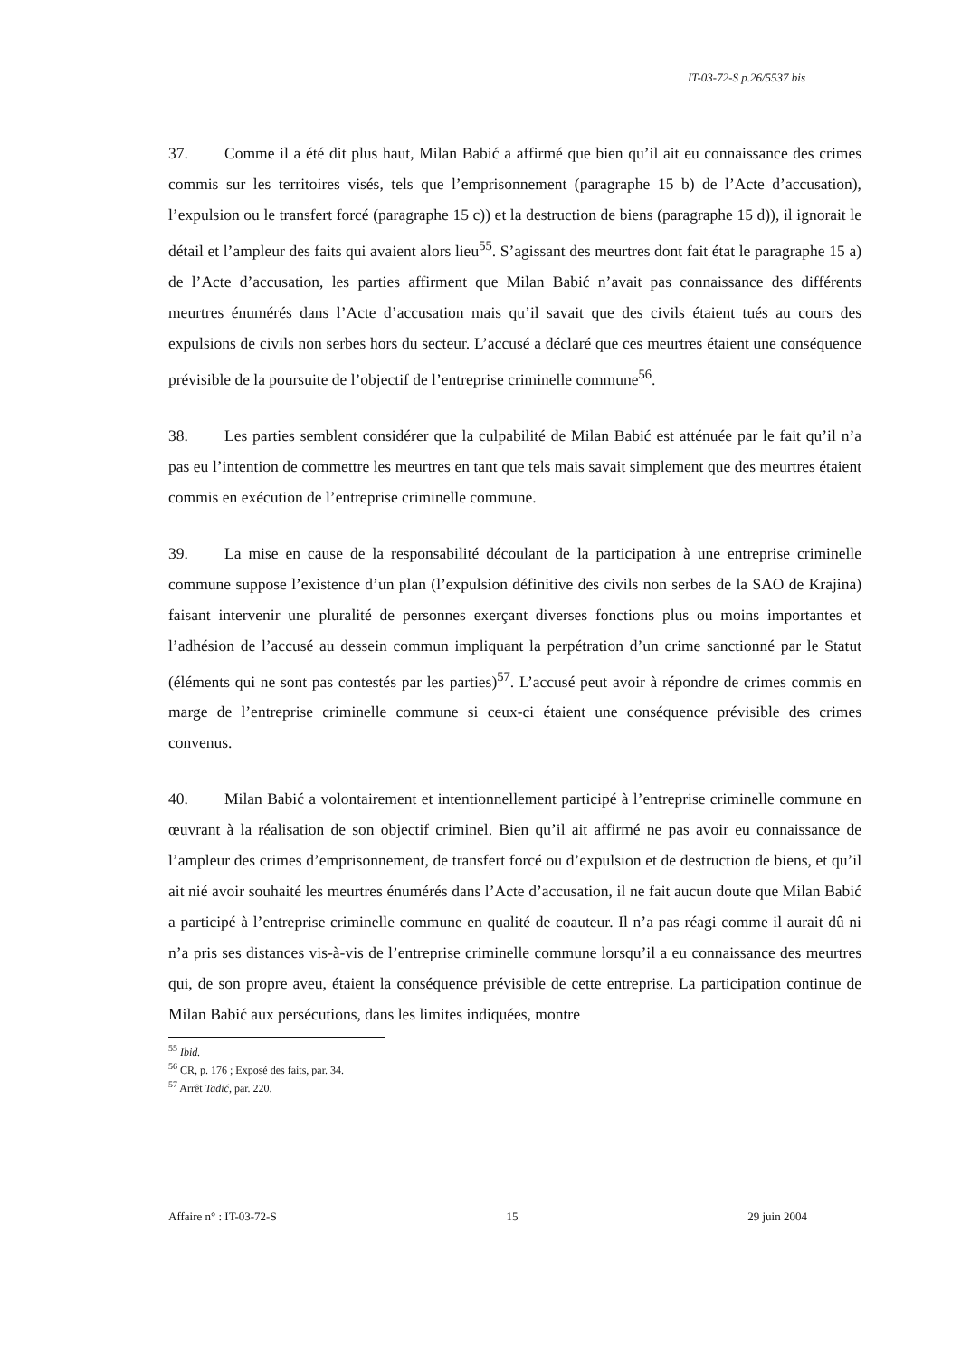IT-03-72-S p.26/5537 bis
37. Comme il a été dit plus haut, Milan Babić a affirmé que bien qu’il ait eu connaissance des crimes commis sur les territoires visés, tels que l’emprisonnement (paragraphe 15 b) de l’Acte d’accusation), l’expulsion ou le transfert forcé (paragraphe 15 c)) et la destruction de biens (paragraphe 15 d)), il ignorait le détail et l’ampleur des faits qui avaient alors lieu<sup>55</sup>. S’agissant des meurtres dont fait état le paragraphe 15 a) de l’Acte d’accusation, les parties affirment que Milan Babić n’avait pas connaissance des différents meurtres énumérés dans l’Acte d’accusation mais qu’il savait que des civils étaient tués au cours des expulsions de civils non serbes hors du secteur. L’accusé a déclaré que ces meurtres étaient une conséquence prévisible de la poursuite de l’objectif de l’entreprise criminelle commune<sup>56</sup>.
38. Les parties semblent considérer que la culpabilité de Milan Babić est atténuée par le fait qu’il n’a pas eu l’intention de commettre les meurtres en tant que tels mais savait simplement que des meurtres étaient commis en exécution de l’entreprise criminelle commune.
39. La mise en cause de la responsabilité découlant de la participation à une entreprise criminelle commune suppose l’existence d’un plan (l’expulsion définitive des civils non serbes de la SAO de Krajina) faisant intervenir une pluralité de personnes exerçant diverses fonctions plus ou moins importantes et l’adhésion de l’accusé au dessein commun impliquant la perpétration d’un crime sanctionné par le Statut (éléments qui ne sont pas contestés par les parties)<sup>57</sup>. L’accusé peut avoir à répondre de crimes commis en marge de l’entreprise criminelle commune si ceux-ci étaient une conséquence prévisible des crimes convenus.
40. Milan Babić a volontairement et intentionnellement participé à l’entreprise criminelle commune en œuvrant à la réalisation de son objectif criminel. Bien qu’il ait affirmé ne pas avoir eu connaissance de l’ampleur des crimes d’emprisonnement, de transfert forcé ou d’expulsion et de destruction de biens, et qu’il ait nié avoir souhaité les meurtres énumérés dans l’Acte d’accusation, il ne fait aucun doute que Milan Babić a participé à l’entreprise criminelle commune en qualité de coauteur. Il n’a pas réagi comme il aurait dû ni n’a pris ses distances vis-à-vis de l’entreprise criminelle commune lorsqu’il a eu connaissance des meurtres qui, de son propre aveu, étaient la conséquence prévisible de cette entreprise. La participation continue de Milan Babić aux persécutions, dans les limites indiquées, montre
<sup>55</sup> Ibid.
<sup>56</sup> CR, p. 176 ; Exposé des faits, par. 34.
<sup>57</sup> Arrêt Tadić, par. 220.
Affaire n° : IT-03-72-S 15 29 juin 2004